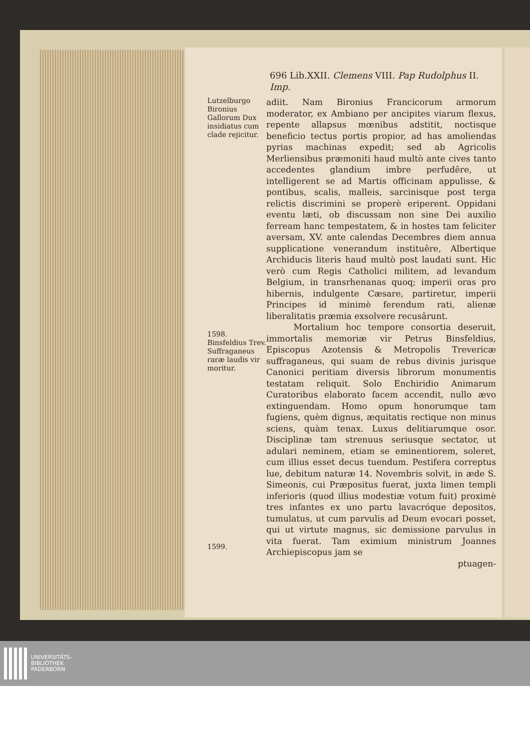696 Lib.XXII. Clemens VIII. Pap Rudolphus II. Imp.
Lutzelburgo Bironius Gallorum Dux insidiatus cum clade rejicitur.
adiit. Nam Bironius Francicorum armorum moderator, ex Ambiano per ancipites viarum flexus, repente allapsus mœnibus adstitit, noctisque beneficio tectus portis propior, ad has amoliendas pyrias machinas expedit; sed ab Agricolis Merliensibus præmoniti haud multò ante cives tanto accedentes glandium imbre perfudêre, ut intelligerent se ad Martis officinam appulisse, & pontibus, scalis, malleis, sarcinisque post terga relictis discrimini se properè eriperent. Oppidani eventu læti, ob discussam non sine Dei auxilio ferream hanc tempestatem, & in hostes tam feliciter aversam, XV. ante calendas Decembres diem annua supplicatione venerandum instituêre, Albertique Archiducis literis haud multò post laudati sunt. Hic verò cum Regis Catholici militem, ad levandum Belgium, in transrhenanas quoq; imperii oras pro hibernis, indulgente Cæsare, partiretur, imperii Principes id minimè ferendum rati, alienæ liberalitatis præmia exsolvere recusârunt.
1598.
Binsfeldius Trev. Suffraganeus raræ laudis vir moritur.
1599.
Mortalium hoc tempore consortia deseruit, immortalis memoriæ vir Petrus Binsfeldius, Episcopus Azotensis & Metropolis Trevericæ suffraganeus, qui suam de rebus divinis jurisque Canonici peritiam diversis librorum monumentis testatam reliquit. Solo Enchiridio Animarum Curatoribus elaborato facem accendit, nullo ævo extinguendam. Homo opum honorumque tam fugiens, quèm dignus, æquitatis rectique non minus sciens, quàm tenax. Luxus delitiarumque osor. Disciplinæ tam strenuus seriusque sectator, ut adulari neminem, etiam se eminentiorem, soleret, cum illius esset decus tuendum. Pestifera correptus lue, debitum naturæ 14. Novembris solvit, in æde S. Simeonis, cui Præpositus fuerat, juxta limen templi inferioris (quod illius modestiæ votum fuit) proximè tres infantes ex uno partu lavacróque depositos, tumulatus, ut cum parvulis ad Deum evocari posset, qui ut virtute magnus, sic demissione parvulus in vita fuerat. Tam eximium ministrum Joannes Archiepiscopus jam se
ptuagen-
UNIVERSITÄTS-
BIBLIOTHEK
PADERBORN